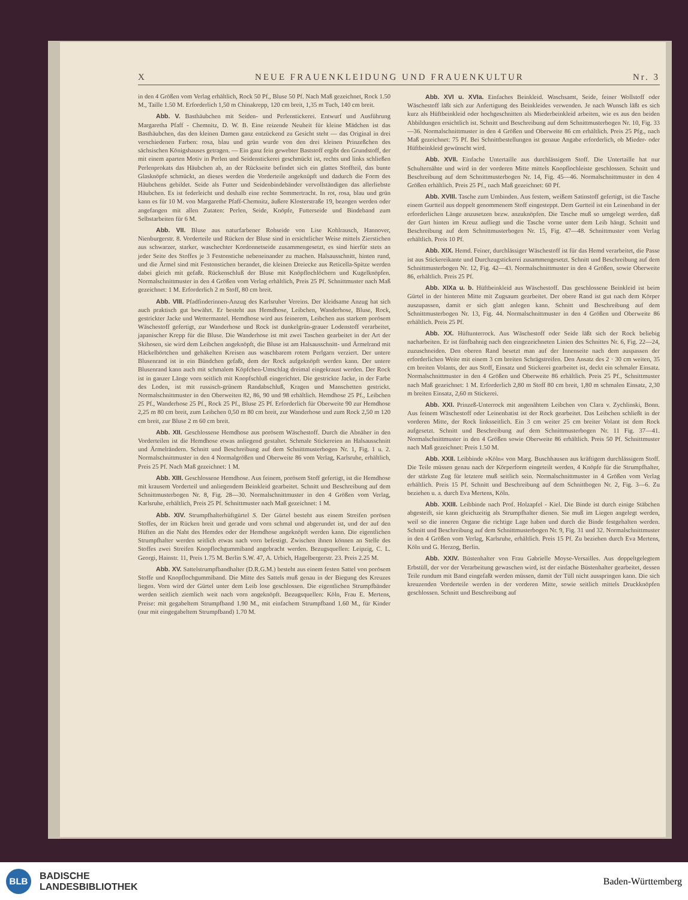X NEUE FRAUENKLEIDUNG UND FRAUENKULTUR Nr. 3
in den 4 Größen vom Verlag erhältlich, Rock 50 Pf., Bluse 50 Pf. Nach Maß gezeichnet, Rock 1.50 M., Taille 1.50 M. Erforderlich 1,50 m Chinakrepp, 120 cm breit, 1,35 m Tuch, 140 cm breit.
Abb. V. Basthäubchen mit Seiden- und Perlenstickerei. Entwurf und Ausführung Margaretha Pfaff - Chemnitz, D. W. B. Eine reizende Neuheit für kleine Mädchen ist das Basthäubchen, das den kleinen Damen ganz entzückend zu Gesicht steht — das Original in drei verschiedenen Farben: rosa, blau und grün wurde von den drei kleinen Prinzeßchen des sächsischen Königshauses getragen. — Ein ganz fein gewebter Baststoff ergibt den Grundstoff, der mit einem aparten Motiv in Perlen und Seidenstickerei geschmückt ist, rechts und links schließen Perlenprokats das Häubchen ab, an der Rückseite befindet sich ein glattes Stoffteil, das bunte Glasknöpfe schmückt, an dieses werden die Vorderteile angeknüpft und dadurch die Form des Häubchens gebildet. Seide als Futter und Seidenbindebänder vervollständigen das allerliebste Häubchen. Es ist federleicht und deshalb eine rechte Sommertracht. In rot, rosa, blau und grün kann es für 10 M. von Margarethe Pfaff-Chemnitz, äußere Klosterstraße 19, bezogen werden oder angefangen mit allen Zutaten: Perlen, Seide, Knöpfe, Futterseide und Bindeband zum Selbstarbeiten für 6 M.
Abb. VII. Bluse aus naturfarbener Rohseide von Lise Kohlrausch, Hannover, Nienburgerstr. 8. Vorderteile und Rücken der Bluse sind in ersichtlicher Weise mittels Zierstichen aus schwarzer, starker, waschechter Kordonnetseide zusammengesetzt, es sind hierfür stets an jeder Seite des Stoffes je 3 Festonstiche nebeneinander zu machen. Halsausschnitt, hinten rund, und die Ärmel sind mit Festonstichen berandet, die kleinen Dreiecke aus Reticella-Spitze werden dabei gleich mit gefaßt. Rückenschluß der Bluse mit Knöpflochlöchern und Kugelknöpfen. Normalschnittmuster in den 4 Größen vom Verlag erhältlich, Preis 25 Pf. Schnittmuster nach Maß gezeichnet: 1 M. Erforderlich 2 m Stoff, 80 cm breit.
Abb. VIII. Pfadfinderinnen-Anzug des Karlsruher Vereins. Der kleidsame Anzug hat sich auch praktisch gut bewährt. Er besteht aus Hemdhose, Leibchen, Wanderhose, Bluse, Rock, gestrickter Jacke und Wettermantel. Hemdhose wird aus feinerem, Leibchen aus starkem porösem Wäschestoff gefertigt, zur Wanderhose und Rock ist dunkelgrün-grauer Lodenstoff verarbeitet, japanischer Krepp für die Bluse. Die Wanderhose ist mit zwei Taschen gearbeitet in der Art der Skihosen, sie wird dem Leibchen angeknöpft, die Bluse ist am Halsausschnitt- und Ärmelrand mit Häckelbörtchen und gehäkelten Kreisen aus waschbarem rotem Perlgarn verziert. Der untere Blusenrand ist in ein Bündchen gefaßt, dem der Rock aufgeknöpft werden kann. Der untere Blusenrand kann auch mit schmalem Köpfchen-Umschlag dreimal eingekraust werden. Der Rock ist in ganzer Länge vorn seitlich mit Knopfschluß eingerichtet. Die gestrickte Jacke, in der Farbe des Loden, ist mit russisch-grünem Randabschluß, Kragen und Manschetten gestrickt. Normalschnittmuster in den Oberweiten 82, 86, 90 und 98 erhältlich. Hemdhose 25 Pf., Leibchen 25 Pf., Wanderhose 25 Pf., Rock 25 Pf., Bluse 25 Pf. Erforderlich für Oberweite 90 zur Hemdhose 2,25 m 80 cm breit, zum Leibchen 0,50 m 80 cm breit, zur Wanderhose und zum Rock 2,50 m 120 cm breit, zur Bluse 2 m 60 cm breit.
Abb. XII. Geschlossene Hemdhose aus porösem Wäschestoff. Durch die Abnäher in den Vorderteilen ist die Hemdhose etwas anliegend gestaltet. Schmale Stickereien an Halsausschnitt und Ärmelrändern. Schnitt und Beschreibung auf dem Schnittmusterbogen Nr. 1, Fig. 1 u. 2. Normalschnittmuster in den 4 Normalgrößen und Oberweite 86 vom Verlag, Karlsruhe, erhältlich, Preis 25 Pf. Nach Maß gezeichnet: 1 M.
Abb. XIII. Geschlossene Hemdhose. Aus feinem, porösem Stoff gefertigt, ist die Hemdhose mit krausem Vorderteil und anliegendem Beinkleid gearbeitet. Schnitt und Beschreibung auf dem Schnittmusterbogen Nr. 8, Fig. 28—30. Normalschnittmuster in den 4 Größen vom Verlag, Karlsruhe, erhältlich, Preis 25 Pf. Schnittmuster nach Maß gezeichnet: 1 M.
Abb. XIV. Strumpfhalterhüftgürtel S. Der Gürtel besteht aus einem Streifen porösen Stoffes, der im Rücken breit und gerade und vorn schmal und abgerundet ist, und der auf den Hüften an die Naht des Hemdes oder der Hemdhose angeknöpft werden kann. Die eigentlichen Strumpfhalter werden seitlich etwas nach vorn befestigt. Zwischen ihnen können an Stelle des Stoffes zwei Streifen Knopflochgummiband angebracht werden. Bezugsquellen: Leipzig, C. L. Georgi, Hainstr. 11, Preis 1.75 M. Berlin S.W. 47, A. Urbich, Hagelbergerstr. 23. Preis 2.25 M.
Abb. XV. Sattelstrumpfbandhalter (D.R.G.M.) besteht aus einem festen Sattel von porösem Stoffe und Knopflochgummiband. Die Mitte des Sattels muß genau in der Biegung des Kreuzes liegen. Vorn wird der Gürtel unter dem Leib lose geschlossen. Die eigentlichen Strumpfbänder werden seitlich ziemlich weit nach vorn angeknöpft. Bezugsquellen: Köln, Frau E. Mertens, Preise: mit gegabeltem Strumpfband 1.90 M., mit einfachem Strumpfband 1.60 M., für Kinder (nur mit eingegabeltem Strumpfband) 1.70 M.
Abb. XVI u. XVIa. Einfaches Beinkleid. Waschsamt, Seide, feiner Wollstoff oder Wäschestoff läßt sich zur Anfertigung des Beinkleides verwenden. Je nach Wunsch läßt es sich kurz als Hüftbeinkleid oder hochgeschnitten als Miederbeinkleid arbeiten, wie es aus den beiden Abbildungen ersichtlich ist. Schnitt und Beschreibung auf dem Schnittmusterbogen Nr. 10, Fig. 33—36. Normalschnittmuster in den 4 Größen und Oberweite 86 cm erhältlich. Preis 25 Pfg., nach Maß gezeichnet: 75 Pf. Bei Schnittbestellungen ist genaue Angabe erforderlich, ob Mieder- oder Hüftbeinkleid gewünscht wird.
Abb. XVII. Einfache Untertaille aus durchlässigem Stoff. Die Untertaille hat nur Schulternähte und wird in der vorderen Mitte mittels Knopflochleiste geschlossen. Schnitt und Beschreibung auf dem Schnittmusterbogen Nr. 14, Fig. 45—46. Normalschnittmuster in den 4 Größen erhältlich. Preis 25 Pf., nach Maß gezeichnet: 60 Pf.
Abb. XVIII. Tasche zum Umbinden. Aus festem, weißem Satinstoff gefertigt, ist die Tasche einem Gurtteil aus doppelt genommenem Stoff eingesteppt. Dem Gurtteil ist ein Leinenband in der erforderlichen Länge anzusetzen bezw. anzuknöpfen. Die Tasche muß so umgelegt werden, daß der Gurt hinten im Kreuz aufliegt und die Tasche vorne unter dem Leib hängt. Schnitt und Beschreibung auf dem Schnittmusterbogen Nr. 15, Fig. 47—48. Schnittmuster vom Verlag erhältlich. Preis 10 Pf.
Abb. XIX. Hemd. Feiner, durchlässiger Wäschestoff ist für das Hemd verarbeitet, die Passe ist aus Stickereikante und Durchzugstickerei zusammengesetzt. Schnitt und Beschreibung auf dem Schnittmusterbogen Nr. 12, Fig. 42—43. Normalschnittmuster in den 4 Größen, sowie Oberweite 86, erhältlich. Preis 25 Pf.
Abb. XIXa u. b. Hüftbeinkleid aus Wäschestoff. Das geschlossene Beinkleid ist beim Gürtel in der hinteren Mitte mit Zugsaum gearbeitet. Der obere Rand ist gut nach dem Körper auszupassen, damit er sich glatt anlegen kann. Schnitt und Beschreibung auf dem Schnittmusterbogen Nr. 13, Fig. 44. Normalschnittmuster in den 4 Größen und Oberweite 86 erhältlich. Preis 25 Pf.
Abb. XX. Hüftunterrock. Aus Wäschestoff oder Seide läßt sich der Rock beliebig nacharbeiten. Er ist fünfbahnig nach den eingezeichneten Linien des Schnittes Nr. 6, Fig. 22—24, zuzuschneiden. Den oberen Rand besetzt man auf der Innenseite nach dem auspassen der erforderlichen Weite mit einem 3 cm breiten Schrägstreifen. Den Ansatz des 2 · 30 cm weiten, 35 cm breiten Volants, der aus Stoff, Einsatz und Stickerei gearbeitet ist, deckt ein schmaler Einsatz. Normalschnittmuster in den 4 Größen und Oberweite 86 erhältlich. Preis 25 Pf., Schnittmuster nach Maß gezeichnet: 1 M. Erforderlich 2,80 m Stoff 80 cm breit, 1,80 m schmalen Einsatz, 2,30 m breiten Einsatz, 2,60 m Stickerei.
Abb. XXI. Prinzeß-Unterrock mit angenähtem Leibchen von Clara v. Zychlinski, Bonn. Aus feinem Wäschestoff oder Leinenbatist ist der Rock gearbeitet. Das Leibchen schließt in der vorderen Mitte, der Rock linksseitlich. Ein 3 cm weiter 25 cm breiter Volant ist dem Rock aufgesetzt. Schnitt und Beschreibung auf dem Schnittmusterbogen Nr. 11 Fig. 37—41. Normalschnittmuster in den 4 Größen sowie Oberweite 86 erhältlich. Preis 50 Pf. Schnittmuster nach Maß gezeichnet: Preis 1.50 M.
Abb. XXII. Leibbinde »Köln« von Marg. Buschhausen aus kräftigem durchlässigem Stoff. Die Teile müssen genau nach der Körperform eingeteilt werden, 4 Knöpfe für die Strumpfhalter, der stärkste Zug für letztere muß seitlich sein. Normalschnittmuster in 4 Größen vom Verlag erhältlich. Preis 15 Pf. Schnitt und Beschreibung auf dem Schnittbogen Nr. 2, Fig. 3—6. Zu beziehen u. a. durch Eva Mertens, Köln.
Abb. XXIII. Leibbinde nach Prof. Holzapfel - Kiel. Die Binde ist durch einige Stäbchen abgesteift, sie kann gleichzeitig als Strumpfhalter dienen. Sie muß im Liegen angelegt werden, weil so die inneren Organe die richtige Lage haben und durch die Binde festgehalten werden. Schnitt und Beschreibung auf dem Schnittmusterbogen Nr. 9, Fig. 31 und 32. Normalschnittmuster in den 4 Größen vom Verlag, Karlsruhe, erhältlich. Preis 15 Pf. Zu beziehen durch Eva Mertens, Köln und G. Herzog, Berlin.
Abb. XXIV. Büstenhalter von Frau Gabrielle Moyse-Versailles. Aus doppeltgelegtem Erbstüll, der vor der Verarbeitung gewaschen wird, ist der einfache Büstenhalter gearbeitet, dessen Teile rundum mit Band eingefaßt werden müssen, damit der Tüll nicht ausspringen kann. Die sich kreuzenden Vorderteile werden in der vorderen Mitte, sowie seitlich mittels Druckknöpfen geschlossen. Schnitt und Beschreibung auf
BLB
BADISCHE
LANDESBIBLIOTHEK
Baden-Württemberg